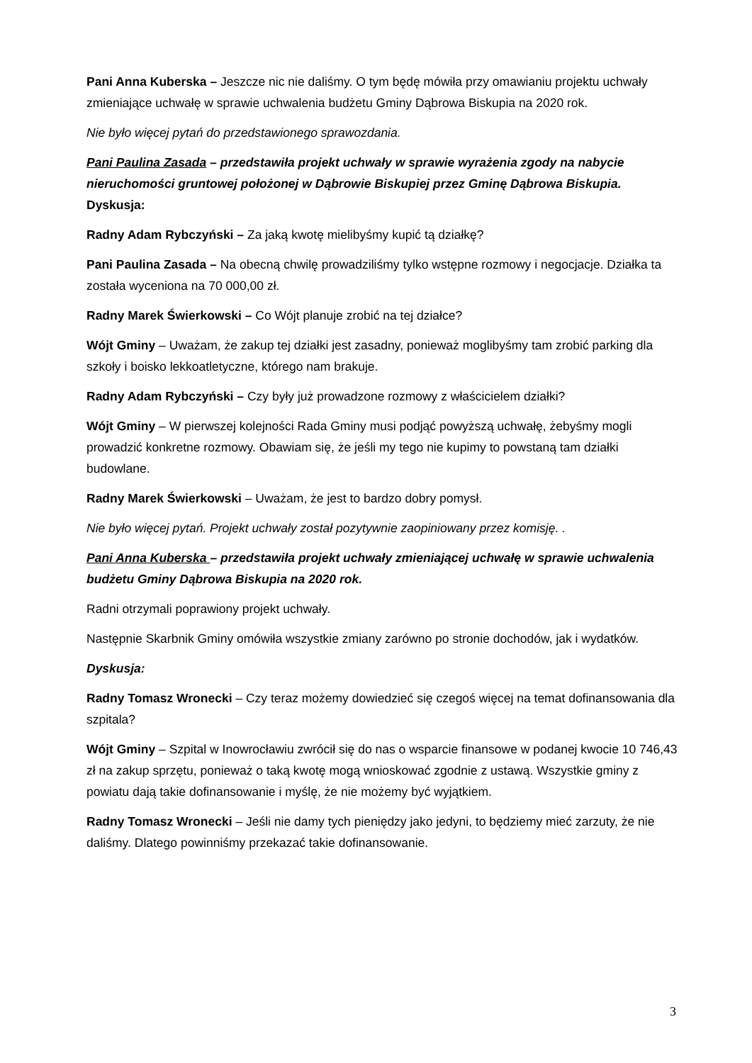Pani Anna Kuberska – Jeszcze nic nie daliśmy. O tym będę mówiła przy omawianiu projektu uchwały zmieniające uchwałę w sprawie uchwalenia budżetu Gminy Dąbrowa Biskupia na 2020 rok.
Nie było więcej pytań do przedstawionego sprawozdania.
Pani Paulina Zasada – przedstawiła projekt uchwały w sprawie wyrażenia zgody na nabycie nieruchomości gruntowej położonej w Dąbrowie Biskupiej przez Gminę Dąbrowa Biskupia.
Dyskusja:
Radny Adam Rybczyński – Za jaką kwotę mielibyśmy kupić tą działkę?
Pani Paulina Zasada – Na obecną chwilę prowadziliśmy tylko wstępne rozmowy i negocjacje. Działka ta została wyceniona na 70 000,00 zł.
Radny Marek Świerkowski – Co Wójt planuje zrobić na tej działce?
Wójt Gminy – Uważam, że zakup tej działki jest zasadny, ponieważ moglibyśmy tam zrobić parking dla szkoły i boisko lekkoatletyczne, którego nam brakuje.
Radny Adam Rybczyński – Czy były już prowadzone rozmowy z właścicielem działki?
Wójt Gminy – W pierwszej kolejności Rada Gminy musi podjąć powyższą uchwałę, żebyśmy mogli prowadzić konkretne rozmowy. Obawiam się, że jeśli my tego nie kupimy to powstaną tam działki budowlane.
Radny Marek Świerkowski – Uważam, że jest to bardzo dobry pomysł.
Nie było więcej pytań. Projekt uchwały został pozytywnie zaopiniowany przez komisję. .
Pani Anna Kuberska – przedstawiła projekt uchwały zmieniającej uchwałę w sprawie uchwalenia budżetu Gminy Dąbrowa Biskupia na 2020 rok.
Radni otrzymali poprawiony projekt uchwały.
Następnie Skarbnik Gminy omówiła wszystkie zmiany zarówno po stronie dochodów, jak i wydatków.
Dyskusja:
Radny Tomasz Wronecki – Czy teraz możemy dowiedzieć się czegoś więcej na temat dofinansowania dla szpitala?
Wójt Gminy – Szpital w Inowrocławiu zwrócił się do nas o wsparcie finansowe w podanej kwocie 10 746,43 zł na zakup sprzętu, ponieważ o taką kwotę mogą wnioskować zgodnie z ustawą. Wszystkie gminy z powiatu dają takie dofinansowanie i myślę, że nie możemy być wyjątkiem.
Radny Tomasz Wronecki – Jeśli nie damy tych pieniędzy jako jedyni, to będziemy mieć zarzuty, że nie daliśmy. Dlatego powinniśmy przekazać takie dofinansowanie.
3